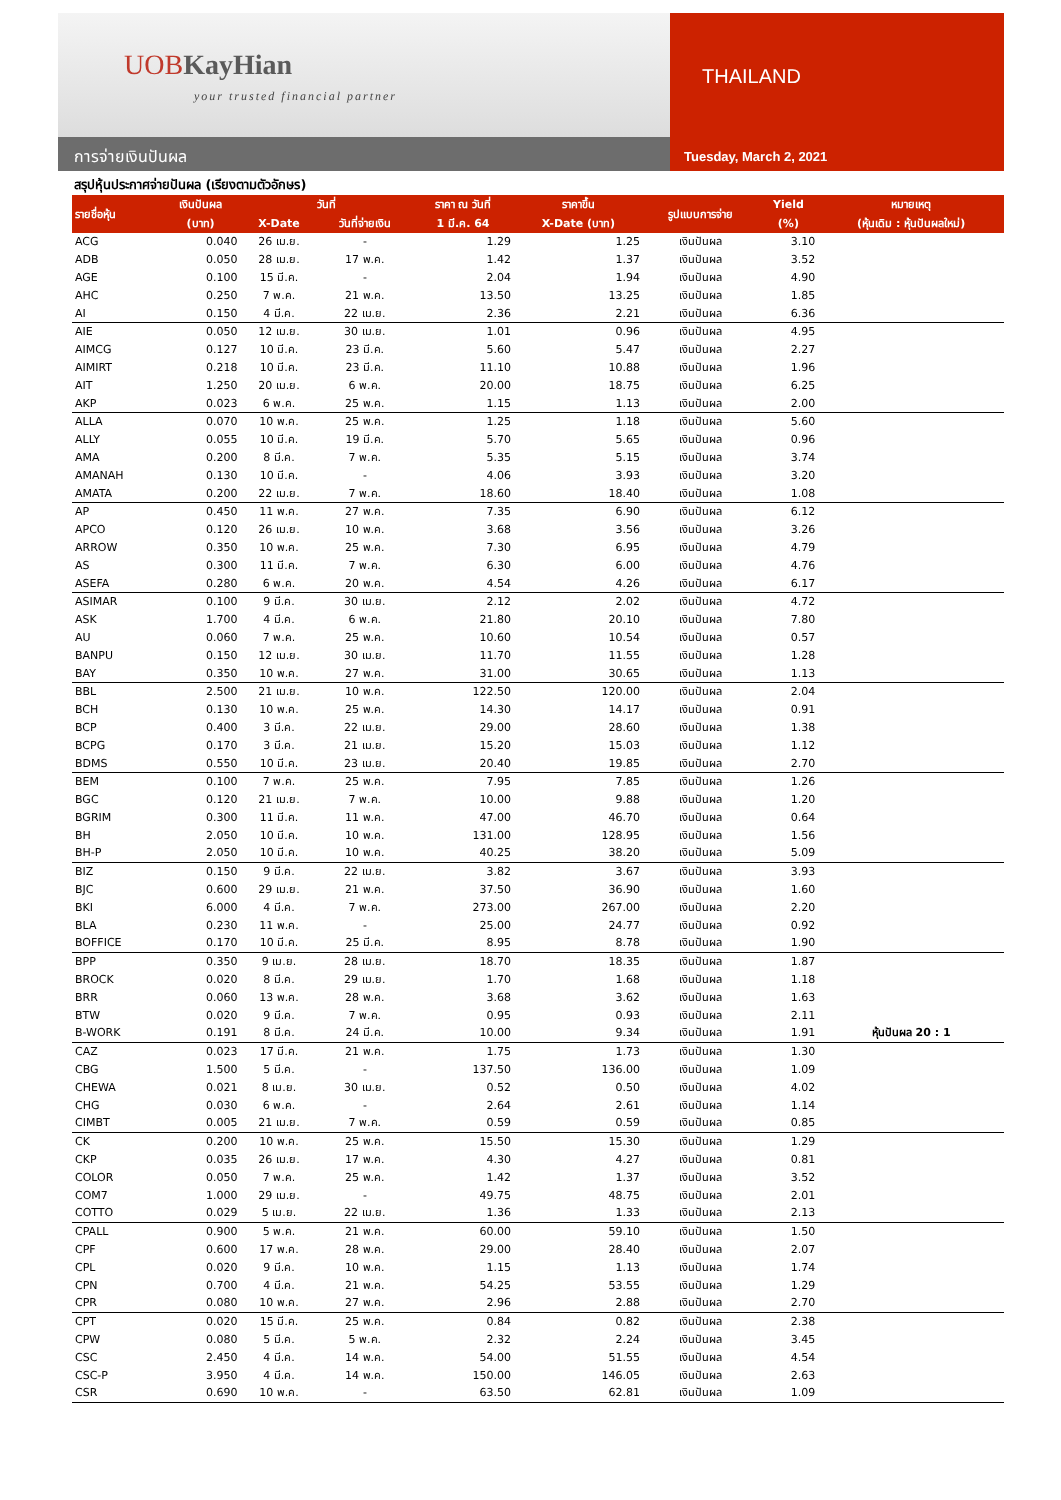UOBKayHian
your trusted financial partner
THAILAND
การจ่ายเงินปันผล
Tuesday, March 2, 2021
สรุปหุ้นประกาศจ่ายปันผล (เรียงตามตัวอักษร)
| รายชื่อหุ้น | เงินปันผล | วันที่ | | ราคา ณ วันที่ | ราคาขึ้น | รูปแบบการจ่าย | Yield | หมายเหตุ |
| --- | --- | --- | --- | --- | --- | --- | --- | --- |
| | (บาท) | X-Date | วันที่จ่ายเงิน | 1 มี.ค. 64 | X-Date (บาท) | | (%) | (หุ้นเดิม : หุ้นปันผลใหม่) |
| ACG | 0.040 | 26 เม.ย. | - | 1.29 | 1.25 | เงินปันผล | 3.10 | |
| ADB | 0.050 | 28 เม.ย. | 17 พ.ค. | 1.42 | 1.37 | เงินปันผล | 3.52 | |
| AGE | 0.100 | 15 มี.ค. | - | 2.04 | 1.94 | เงินปันผล | 4.90 | |
| AHC | 0.250 | 7 พ.ค. | 21 พ.ค. | 13.50 | 13.25 | เงินปันผล | 1.85 | |
| AI | 0.150 | 4 มี.ค. | 22 เม.ย. | 2.36 | 2.21 | เงินปันผล | 6.36 | |
| AIE | 0.050 | 12 เม.ย. | 30 เม.ย. | 1.01 | 0.96 | เงินปันผล | 4.95 | |
| AIMCG | 0.127 | 10 มี.ค. | 23 มี.ค. | 5.60 | 5.47 | เงินปันผล | 2.27 | |
| AIMIRT | 0.218 | 10 มี.ค. | 23 มี.ค. | 11.10 | 10.88 | เงินปันผล | 1.96 | |
| AIT | 1.250 | 20 เม.ย. | 6 พ.ค. | 20.00 | 18.75 | เงินปันผล | 6.25 | |
| AKP | 0.023 | 6 พ.ค. | 25 พ.ค. | 1.15 | 1.13 | เงินปันผล | 2.00 | |
| ALLA | 0.070 | 10 พ.ค. | 25 พ.ค. | 1.25 | 1.18 | เงินปันผล | 5.60 | |
| ALLY | 0.055 | 10 มี.ค. | 19 มี.ค. | 5.70 | 5.65 | เงินปันผล | 0.96 | |
| AMA | 0.200 | 8 มี.ค. | 7 พ.ค. | 5.35 | 5.15 | เงินปันผล | 3.74 | |
| AMANAH | 0.130 | 10 มี.ค. | - | 4.06 | 3.93 | เงินปันผล | 3.20 | |
| AMATA | 0.200 | 22 เม.ย. | 7 พ.ค. | 18.60 | 18.40 | เงินปันผล | 1.08 | |
| AP | 0.450 | 11 พ.ค. | 27 พ.ค. | 7.35 | 6.90 | เงินปันผล | 6.12 | |
| APCO | 0.120 | 26 เม.ย. | 10 พ.ค. | 3.68 | 3.56 | เงินปันผล | 3.26 | |
| ARROW | 0.350 | 10 พ.ค. | 25 พ.ค. | 7.30 | 6.95 | เงินปันผล | 4.79 | |
| AS | 0.300 | 11 มี.ค. | 7 พ.ค. | 6.30 | 6.00 | เงินปันผล | 4.76 | |
| ASEFA | 0.280 | 6 พ.ค. | 20 พ.ค. | 4.54 | 4.26 | เงินปันผล | 6.17 | |
| ASIMAR | 0.100 | 9 มี.ค. | 30 เม.ย. | 2.12 | 2.02 | เงินปันผล | 4.72 | |
| ASK | 1.700 | 4 มี.ค. | 6 พ.ค. | 21.80 | 20.10 | เงินปันผล | 7.80 | |
| AU | 0.060 | 7 พ.ค. | 25 พ.ค. | 10.60 | 10.54 | เงินปันผล | 0.57 | |
| BANPU | 0.150 | 12 เม.ย. | 30 เม.ย. | 11.70 | 11.55 | เงินปันผล | 1.28 | |
| BAY | 0.350 | 10 พ.ค. | 27 พ.ค. | 31.00 | 30.65 | เงินปันผล | 1.13 | |
| BBL | 2.500 | 21 เม.ย. | 10 พ.ค. | 122.50 | 120.00 | เงินปันผล | 2.04 | |
| BCH | 0.130 | 10 พ.ค. | 25 พ.ค. | 14.30 | 14.17 | เงินปันผล | 0.91 | |
| BCP | 0.400 | 3 มี.ค. | 22 เม.ย. | 29.00 | 28.60 | เงินปันผล | 1.38 | |
| BCPG | 0.170 | 3 มี.ค. | 21 เม.ย. | 15.20 | 15.03 | เงินปันผล | 1.12 | |
| BDMS | 0.550 | 10 มี.ค. | 23 เม.ย. | 20.40 | 19.85 | เงินปันผล | 2.70 | |
| BEM | 0.100 | 7 พ.ค. | 25 พ.ค. | 7.95 | 7.85 | เงินปันผล | 1.26 | |
| BGC | 0.120 | 21 เม.ย. | 7 พ.ค. | 10.00 | 9.88 | เงินปันผล | 1.20 | |
| BGRIM | 0.300 | 11 มี.ค. | 11 พ.ค. | 47.00 | 46.70 | เงินปันผล | 0.64 | |
| BH | 2.050 | 10 มี.ค. | 10 พ.ค. | 131.00 | 128.95 | เงินปันผล | 1.56 | |
| BH-P | 2.050 | 10 มี.ค. | 10 พ.ค. | 40.25 | 38.20 | เงินปันผล | 5.09 | |
| BIZ | 0.150 | 9 มี.ค. | 22 เม.ย. | 3.82 | 3.67 | เงินปันผล | 3.93 | |
| BJC | 0.600 | 29 เม.ย. | 21 พ.ค. | 37.50 | 36.90 | เงินปันผล | 1.60 | |
| BKI | 6.000 | 4 มี.ค. | 7 พ.ค. | 273.00 | 267.00 | เงินปันผล | 2.20 | |
| BLA | 0.230 | 11 พ.ค. | - | 25.00 | 24.77 | เงินปันผล | 0.92 | |
| BOFFICE | 0.170 | 10 มี.ค. | 25 มี.ค. | 8.95 | 8.78 | เงินปันผล | 1.90 | |
| BPP | 0.350 | 9 เม.ย. | 28 เม.ย. | 18.70 | 18.35 | เงินปันผล | 1.87 | |
| BROCK | 0.020 | 8 มี.ค. | 29 เม.ย. | 1.70 | 1.68 | เงินปันผล | 1.18 | |
| BRR | 0.060 | 13 พ.ค. | 28 พ.ค. | 3.68 | 3.62 | เงินปันผล | 1.63 | |
| BTW | 0.020 | 9 มี.ค. | 7 พ.ค. | 0.95 | 0.93 | เงินปันผล | 2.11 | |
| B-WORK | 0.191 | 8 มี.ค. | 24 มี.ค. | 10.00 | 9.34 | เงินปันผล | 1.91 | หุ้นปันผล 20 : 1 |
| CAZ | 0.023 | 17 มี.ค. | 21 พ.ค. | 1.75 | 1.73 | เงินปันผล | 1.30 | |
| CBG | 1.500 | 5 มี.ค. | - | 137.50 | 136.00 | เงินปันผล | 1.09 | |
| CHEWA | 0.021 | 8 เม.ย. | 30 เม.ย. | 0.52 | 0.50 | เงินปันผล | 4.02 | |
| CHG | 0.030 | 6 พ.ค. | - | 2.64 | 2.61 | เงินปันผล | 1.14 | |
| CIMBT | 0.005 | 21 เม.ย. | 7 พ.ค. | 0.59 | 0.59 | เงินปันผล | 0.85 | |
| CK | 0.200 | 10 พ.ค. | 25 พ.ค. | 15.50 | 15.30 | เงินปันผล | 1.29 | |
| CKP | 0.035 | 26 เม.ย. | 17 พ.ค. | 4.30 | 4.27 | เงินปันผล | 0.81 | |
| COLOR | 0.050 | 7 พ.ค. | 25 พ.ค. | 1.42 | 1.37 | เงินปันผล | 3.52 | |
| COM7 | 1.000 | 29 เม.ย. | - | 49.75 | 48.75 | เงินปันผล | 2.01 | |
| COTTO | 0.029 | 5 เม.ย. | 22 เม.ย. | 1.36 | 1.33 | เงินปันผล | 2.13 | |
| CPALL | 0.900 | 5 พ.ค. | 21 พ.ค. | 60.00 | 59.10 | เงินปันผล | 1.50 | |
| CPF | 0.600 | 17 พ.ค. | 28 พ.ค. | 29.00 | 28.40 | เงินปันผล | 2.07 | |
| CPL | 0.020 | 9 มี.ค. | 10 พ.ค. | 1.15 | 1.13 | เงินปันผล | 1.74 | |
| CPN | 0.700 | 4 มี.ค. | 21 พ.ค. | 54.25 | 53.55 | เงินปันผล | 1.29 | |
| CPR | 0.080 | 10 พ.ค. | 27 พ.ค. | 2.96 | 2.88 | เงินปันผล | 2.70 | |
| CPT | 0.020 | 15 มี.ค. | 25 พ.ค. | 0.84 | 0.82 | เงินปันผล | 2.38 | |
| CPW | 0.080 | 5 มี.ค. | 5 พ.ค. | 2.32 | 2.24 | เงินปันผล | 3.45 | |
| CSC | 2.450 | 4 มี.ค. | 14 พ.ค. | 54.00 | 51.55 | เงินปันผล | 4.54 | |
| CSC-P | 3.950 | 4 มี.ค. | 14 พ.ค. | 150.00 | 146.05 | เงินปันผล | 2.63 | |
| CSR | 0.690 | 10 พ.ค. | - | 63.50 | 62.81 | เงินปันผล | 1.09 | |